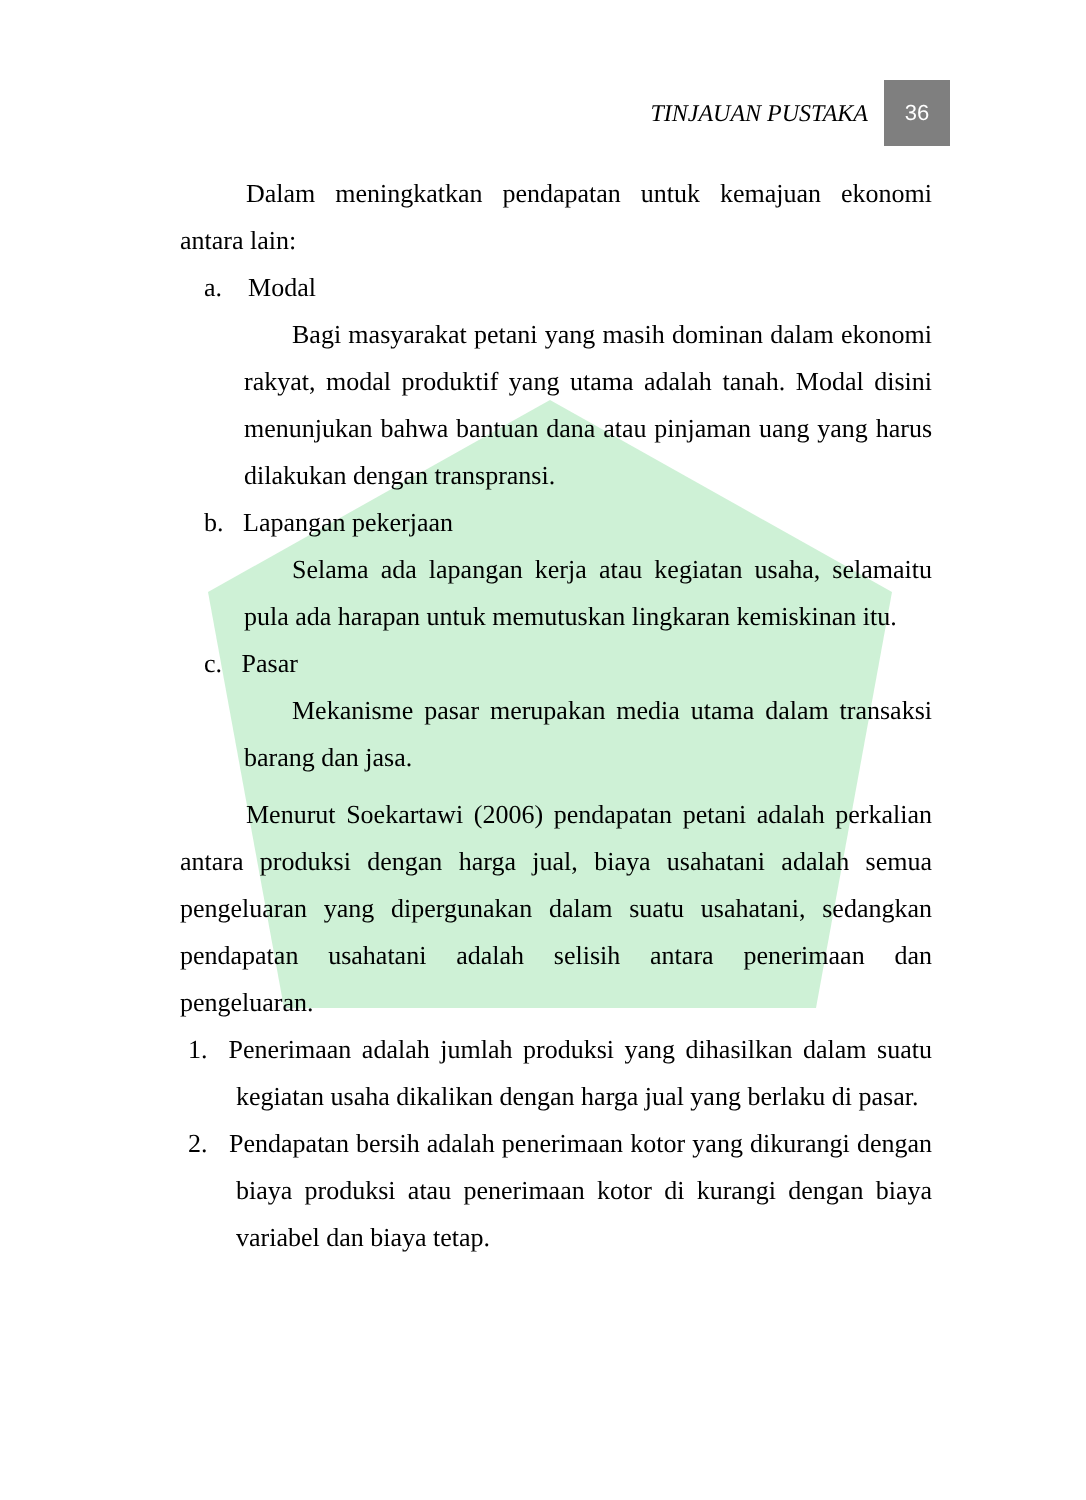TINJAUAN PUSTAKA
36
Dalam meningkatkan pendapatan untuk kemajuan ekonomi antara lain:
a. Modal
Bagi masyarakat petani yang masih dominan dalam ekonomi rakyat, modal produktif yang utama adalah tanah. Modal disini menunjukan bahwa bantuan dana atau pinjaman uang yang harus dilakukan dengan transpransi.
b. Lapangan pekerjaan
Selama ada lapangan kerja atau kegiatan usaha, selamaitu pula ada harapan untuk memutuskan lingkaran kemiskinan itu.
c. Pasar
Mekanisme pasar merupakan media utama dalam transaksi barang dan jasa.
Menurut Soekartawi (2006) pendapatan petani adalah perkalian antara produksi dengan harga jual, biaya usahatani adalah semua pengeluaran yang dipergunakan dalam suatu usahatani, sedangkan pendapatan usahatani adalah selisih antara penerimaan dan pengeluaran.
1. Penerimaan adalah jumlah produksi yang dihasilkan dalam suatu kegiatan usaha dikalikan dengan harga jual yang berlaku di pasar.
2. Pendapatan bersih adalah penerimaan kotor yang dikurangi dengan biaya produksi atau penerimaan kotor di kurangi dengan biaya variabel dan biaya tetap.